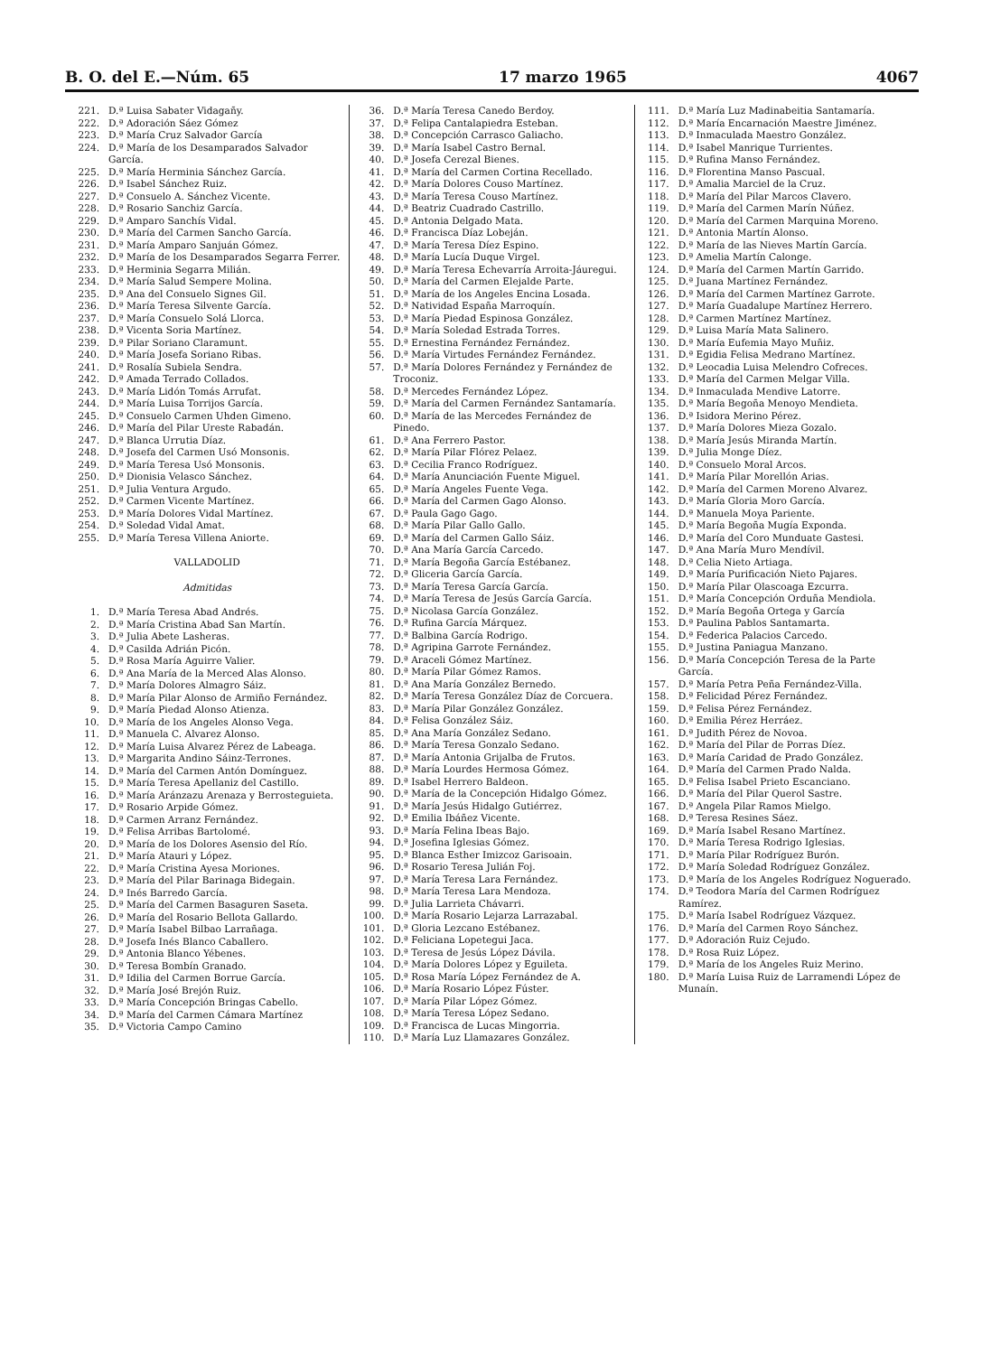B. O. del E.—Núm. 65 17 marzo 1965 4067
221. D.ª Luisa Sabater Vidagañy.
222. D.ª Adoración Sáez Gómez
223. D.ª María Cruz Salvador García
224. D.ª María de los Desamparados Salvador García.
225. D.ª María Herminia Sánchez García.
226. D.ª Isabel Sánchez Ruiz.
227. D.ª Consuelo A. Sánchez Vicente.
228. D.ª Rosario Sanchiz García.
229. D.ª Amparo Sanchís Vidal.
230. D.ª María del Carmen Sancho García.
231. D.ª María Amparo Sanjuán Gómez.
232. D.ª María de los Desamparados Segarra Ferrer.
233. D.ª Herminia Segarra Milián.
234. D.ª María Salud Sempere Molina.
235. D.ª Ana del Consuelo Signes Gil.
236. D.ª María Teresa Silvente García.
237. D.ª María Consuelo Solá Llorca.
238. D.ª Vicenta Soria Martínez.
239. D.ª Pilar Soriano Claramunt.
240. D.ª María Josefa Soriano Ribas.
241. D.ª Rosalía Subiela Sendra.
242. D.ª Amada Terrado Collados.
243. D.ª María Lidón Tomás Arrufat.
244. D.ª María Luisa Torrijos García.
245. D.ª Consuelo Carmen Uhden Gimeno.
246. D.ª María del Pilar Ureste Rabadán.
247. D.ª Blanca Urrutia Díaz.
248. D.ª Josefa del Carmen Usó Monsonis.
249. D.ª María Teresa Usó Monsonis.
250. D.ª Dionisia Velasco Sánchez.
251. D.ª Julia Ventura Argudo.
252. D.ª Carmen Vicente Martínez.
253. D.ª María Dolores Vidal Martínez.
254. D.ª Soledad Vidal Amat.
255. D.ª María Teresa Villena Aniorte.
VALLADOLID
Admitidas
1. D.ª María Teresa Abad Andrés.
2. D.ª María Cristina Abad San Martín.
3. D.ª Julia Abete Lasheras.
4. D.ª Casilda Adrián Picón.
5. D.ª Rosa María Aguirre Valier.
6. D.ª Ana María de la Merced Alas Alonso.
7. D.ª María Dolores Almagro Sáiz.
8. D.ª María Pilar Alonso de Armiño Fernández.
9. D.ª María Piedad Alonso Atienza.
10. D.ª María de los Angeles Alonso Vega.
11. D.ª Manuela C. Alvarez Alonso.
12. D.ª María Luisa Alvarez Pérez de Labeaga.
13. D.ª Margarita Andino Sáinz-Terrones.
14. D.ª María del Carmen Antón Domínguez.
15. D.ª María Teresa Apellaniz del Castillo.
16. D.ª María Aránzazu Arenaza y Berrosteguieta.
17. D.ª Rosario Arpide Gómez.
18. D.ª Carmen Arranz Fernández.
19. D.ª Felisa Arribas Bartolomé.
20. D.ª María de los Dolores Asensio del Río.
21. D.ª María Atauri y López.
22. D.ª María Cristina Ayesa Moriones.
23. D.ª María del Pilar Barinaga Bidegain.
24. D.ª Inés Barredo García.
25. D.ª María del Carmen Basaguren Saseta.
26. D.ª María del Rosario Bellota Gallardo.
27. D.ª María Isabel Bilbao Larrañaga.
28. D.ª Josefa Inés Blanco Caballero.
29. D.ª Antonia Blanco Yébenes.
30. D.ª Teresa Bombín Granado.
31. D.ª Idilia del Carmen Borrue García.
32. D.ª María José Brejón Ruiz.
33. D.ª María Concepción Bringas Cabello.
34. D.ª María del Carmen Cámara Martínez
35. D.ª Victoria Campo Camino
36. D.ª María Teresa Canedo Berdoy.
37. D.ª Felipa Cantalapiedra Esteban.
38. D.ª Concepción Carrasco Galiacho.
39. D.ª María Isabel Castro Bernal.
40. D.ª Josefa Cerezal Bienes.
41. D.ª María del Carmen Cortina Recellado.
42. D.ª María Dolores Couso Martínez.
43. D.ª María Teresa Couso Martínez.
44. D.ª Beatriz Cuadrado Castrillo.
45. D.ª Antonia Delgado Mata.
46. D.ª Francisca Díaz Lobeján.
47. D.ª María Teresa Díez Espino.
48. D.ª María Lucía Duque Virgel.
49. D.ª María Teresa Echevarría Arroita-Jáuregui.
50. D.ª María del Carmen Elejalde Parte.
51. D.ª María de los Angeles Encina Losada.
52. D.ª Natividad España Marroquín.
53. D.ª María Piedad Espinosa González.
54. D.ª María Soledad Estrada Torres.
55. D.ª Ernestina Fernández Fernández.
56. D.ª María Virtudes Fernández Fernández.
57. D.ª María Dolores Fernández y Fernández de Troconiz.
58. D.ª Mercedes Fernández López.
59. D.ª María del Carmen Fernández Santamaría.
60. D.ª María de las Mercedes Fernández de Pinedo.
61. D.ª Ana Ferrero Pastor.
62. D.ª María Pilar Flórez Pelaez.
63. D.ª Cecilia Franco Rodríguez.
64. D.ª María Anunciación Fuente Miguel.
65. D.ª María Angeles Fuente Vega.
66. D.ª María del Carmen Gago Alonso.
67. D.ª Paula Gago Gago.
68. D.ª María Pilar Gallo Gallo.
69. D.ª María del Carmen Gallo Sáiz.
70. D.ª Ana María García Carcedo.
71. D.ª María Begoña García Estébanez.
72. D.ª Gliceria García García.
73. D.ª María Teresa García García.
74. D.ª María Teresa de Jesús García García.
75. D.ª Nicolasa García González.
76. D.ª Rufina García Márquez.
77. D.ª Balbina García Rodrigo.
78. D.ª Agripina Garrote Fernández.
79. D.ª Araceli Gómez Martínez.
80. D.ª María Pilar Gómez Ramos.
81. D.ª Ana María González Bernedo.
82. D.ª María Teresa González Díaz de Corcuera.
83. D.ª María Pilar González González.
84. D.ª Felisa González Sáiz.
85. D.ª Ana María González Sedano.
86. D.ª María Teresa Gonzalo Sedano.
87. D.ª María Antonia Grijalba de Frutos.
88. D.ª María Lourdes Hermosa Gómez.
89. D.ª Isabel Herrero Baldeon.
90. D.ª María de la Concepción Hidalgo Gómez.
91. D.ª María Jesús Hidalgo Gutiérrez.
92. D.ª Emilia Ibáñez Vicente.
93. D.ª María Felina Ibeas Bajo.
94. D.ª Josefina Iglesias Gómez.
95. D.ª Blanca Esther Imizcoz Garisoain.
96. D.ª Rosario Teresa Julián Foj.
97. D.ª María Teresa Lara Fernández.
98. D.ª María Teresa Lara Mendoza.
99. D.ª Julia Larrieta Chávarri.
100. D.ª María Rosario Lejarza Larrazabal.
101. D.ª Gloria Lezcano Estébanez.
102. D.ª Feliciana Lopetegui Jaca.
103. D.ª Teresa de Jesús López Dávila.
104. D.ª María Dolores López y Eguileta.
105. D.ª Rosa María López Fernández de A.
106. D.ª María Rosario López Fúster.
107. D.ª María Pilar López Gómez.
108. D.ª María Teresa López Sedano.
109. D.ª Francisca de Lucas Mingorria.
110. D.ª María Luz Llamazares González.
111. D.ª María Luz Madinabeitia Santamaría.
112. D.ª María Encarnación Maestre Jiménez.
113. D.ª Inmaculada Maestro González.
114. D.ª Isabel Manrique Turrientes.
115. D.ª Rufina Manso Fernández.
116. D.ª Florentina Manso Pascual.
117. D.ª Amalia Marciel de la Cruz.
118. D.ª María del Pilar Marcos Clavero.
119. D.ª María del Carmen Marín Núñez.
120. D.ª María del Carmen Marquina Moreno.
121. D.ª Antonia Martín Alonso.
122. D.ª María de las Nieves Martín García.
123. D.ª Amelia Martín Calonge.
124. D.ª María del Carmen Martín Garrido.
125. D.ª Juana Martínez Fernández.
126. D.ª María del Carmen Martínez Garrote.
127. D.ª María Guadalupe Martínez Herrero.
128. D.ª Carmen Martínez Martínez.
129. D.ª Luisa María Mata Salinero.
130. D.ª María Eufemia Mayo Muñiz.
131. D.ª Egidia Felisa Medrano Martínez.
132. D.ª Leocadia Luisa Melendro Cofreces.
133. D.ª María del Carmen Melgar Villa.
134. D.ª Inmaculada Mendive Latorre.
135. D.ª María Begoña Menoyo Mendieta.
136. D.ª Isidora Merino Pérez.
137. D.ª María Dolores Mieza Gozalo.
138. D.ª María Jesús Miranda Martín.
139. D.ª Julia Monge Díez.
140. D.ª Consuelo Moral Arcos.
141. D.ª María Pilar Morellón Arias.
142. D.ª María del Carmen Moreno Alvarez.
143. D.ª María Gloria Moro García.
144. D.ª Manuela Moya Pariente.
145. D.ª María Begoña Mugía Exponda.
146. D.ª María del Coro Munduate Gastesi.
147. D.ª Ana María Muro Mendívil.
148. D.ª Celia Nieto Artiaga.
149. D.ª María Purificación Nieto Pajares.
150. D.ª María Pilar Olascoaga Ezcurra.
151. D.ª María Concepción Orduña Mendiola.
152. D.ª María Begoña Ortega y García
153. D.ª Paulina Pablos Santamarta.
154. D.ª Federica Palacios Carcedo.
155. D.ª Justina Paniagua Manzano.
156. D.ª María Concepción Teresa de la Parte García.
157. D.ª María Petra Peña Fernández-Villa.
158. D.ª Felicidad Pérez Fernández.
159. D.ª Felisa Pérez Fernández.
160. D.ª Emilia Pérez Herráez.
161. D.ª Judith Pérez de Novoa.
162. D.ª María del Pilar de Porras Díez.
163. D.ª María Caridad de Prado González.
164. D.ª María del Carmen Prado Nalda.
165. D.ª Felisa Isabel Prieto Escanciano.
166. D.ª María del Pilar Querol Sastre.
167. D.ª Angela Pilar Ramos Mielgo.
168. D.ª Teresa Resines Sáez.
169. D.ª María Isabel Resano Martínez.
170. D.ª María Teresa Rodrigo Iglesias.
171. D.ª María Pilar Rodríguez Burón.
172. D.ª María Soledad Rodríguez González.
173. D.ª María de los Angeles Rodríguez Noguerado.
174. D.ª Teodora María del Carmen Rodríguez Ramírez.
175. D.ª María Isabel Rodríguez Vázquez.
176. D.ª María del Carmen Royo Sánchez.
177. D.ª Adoración Ruiz Cejudo.
178. D.ª Rosa Ruiz López.
179. D.ª María de los Angeles Ruiz Merino.
180. D.ª María Luisa Ruiz de Larramendi López de Munaín.